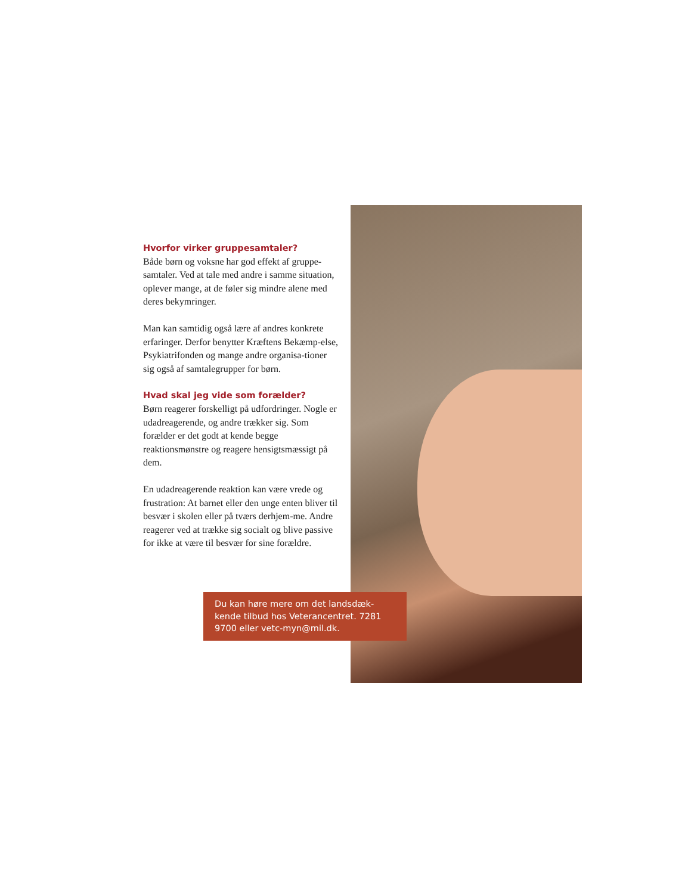Hvorfor virker gruppesamtaler?
Både børn og voksne har god effekt af gruppe-samtaler. Ved at tale med andre i samme situation, oplever mange, at de føler sig mindre alene med deres bekymringer.
Man kan samtidig også lære af andres konkrete erfaringer. Derfor benytter Kræftens Bekæmp-else, Psykiatrifonden og mange andre organisa-tioner sig også af samtalegrupper for børn.
Hvad skal jeg vide som forælder?
Børn reagerer forskelligt på udfordringer. Nogle er udadreagerende, og andre trækker sig. Som forælder er det godt at kende begge reaktionsmønstre og reagere hensigtsmæssigt på dem.
En udadreagerende reaktion kan være vrede og frustration: At barnet eller den unge enten bliver til besvær i skolen eller på tværs derhjem-me. Andre reagerer ved at trække sig socialt og blive passive for ikke at være til besvær for sine forældre.
Du kan høre mere om det landsdæk-kende tilbud hos Veterancentret. 7281 9700 eller vetc-myn@mil.dk.